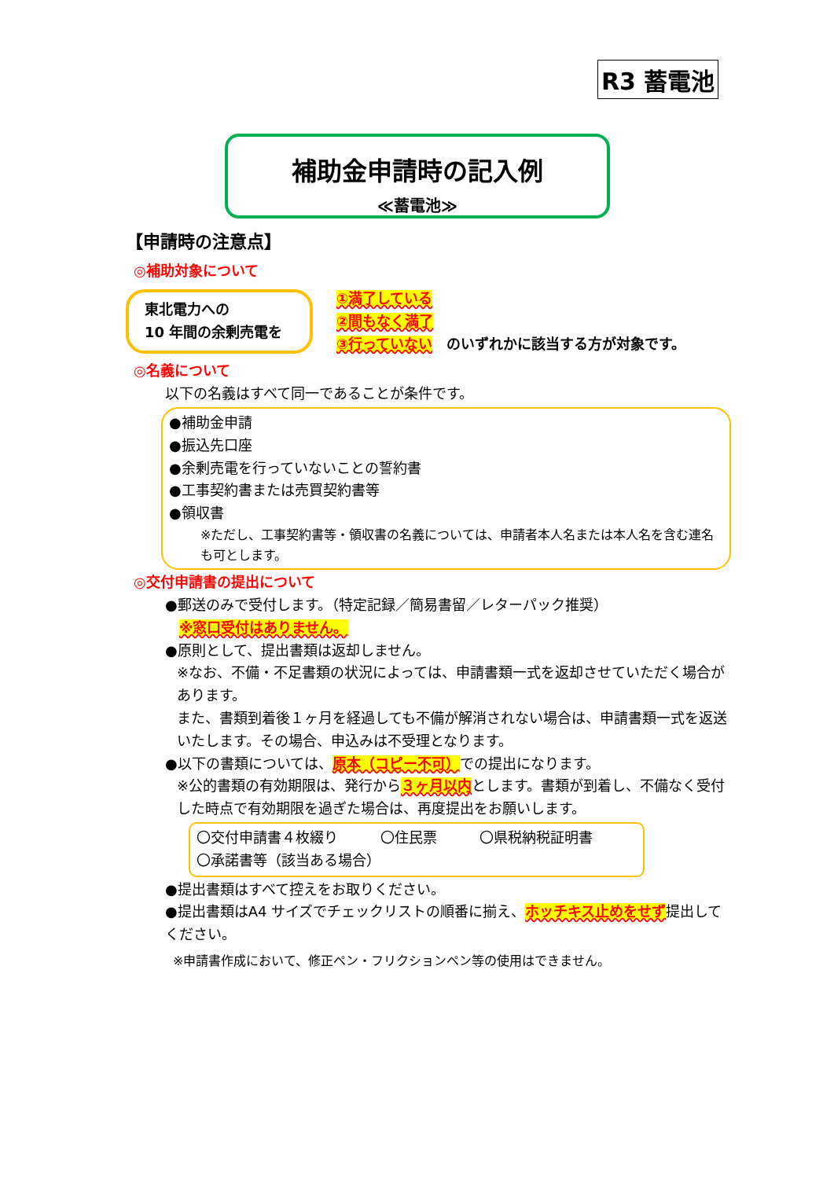R3 蓄電池
補助金申請時の記入例
≪蓄電池≫
【申請時の注意点】
◎補助対象について
東北電力への
10 年間の余剰売電を
①満了している
②間もなく満了
③行っていない　のいずれかに該当する方が対象です。
◎名義について
以下の名義はすべて同一であることが条件です。
●補助金申請
●振込先口座
●余剰売電を行っていないことの誓約書
●工事契約書または売買契約書等
●領収書
※ただし、工事契約書等・領収書の名義については、申請者本人名または本人名を含む連名も可とします。
◎交付申請書の提出について
●郵送のみで受付します。（特定記録／簡易書留／レターパック推奨）
　※窓口受付はありません。
●原則として、提出書類は返却しません。
※なお、不備・不足書類の状況によっては、申請書類一式を返却させていただく場合があります。
また、書類到着後１ヶ月を経過しても不備が解消されない場合は、申請書類一式を返送いたします。その場合、申込みは不受理となります。
●以下の書類については、原本（コピー不可）での提出になります。
※公的書類の有効期限は、発行から３ヶ月以内とします。書類が到着し、不備なく受付した時点で有効期限を過ぎた場合は、再度提出をお願いします。
〇交付申請書４枚綴り　　　〇住民票　　　〇県税納税証明書
〇承諾書等（該当ある場合）
●提出書類はすべて控えをお取りください。
●提出書類はA4 サイズでチェックリストの順番に揃え、ホッチキス止めをせず提出してください。
※申請書作成において、修正ペン・フリクションペン等の使用はできません。